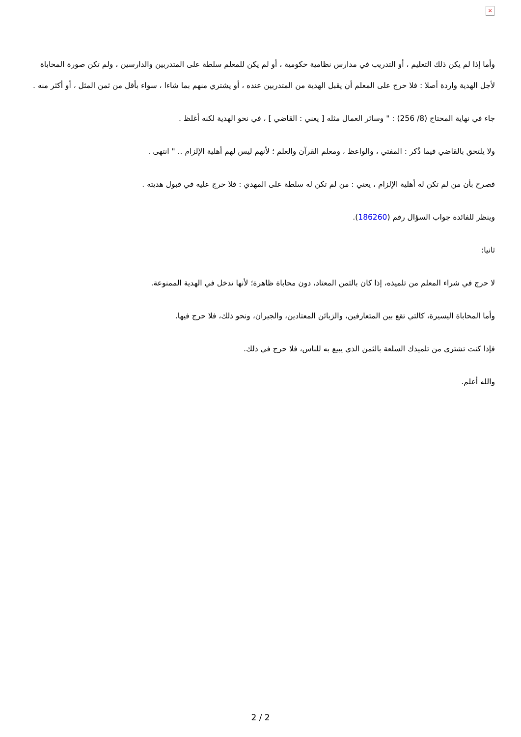×
وأما إذا لم يكن ذلك التعليم ، أو التدريب في مدارس نظامية حكومية ، أو لم يكن للمعلم سلطة على المتدربين والدارسين ، ولم تكن صورة المحاباة لأجل الهدية واردة أصلا : فلا حرج على المعلم أن يقبل الهدية من المتدربين عنده ، أو يشتري منهم بما شاءا ، سواء بأقل من ثمن المثل ، أو أكثر منه .
جاء في نهاية المحتاج (8/ 256) : " وسائر العمال مثله [ يعني : القاضي ] ، في نحو الهدية لكنه أغلظ .
ولا يلتحق بالقاضي فيما ذُكر : المفتي ، والواعظ ، ومعلم القرآن والعلم ؛ لأنهم ليس لهم أهلية الإلزام .. " انتهى .
فصرح بأن من لم تكن له أهلية الإلزام ، يعني : من لم تكن له سلطة على المهدي : فلا حرج عليه في قبول هديته .
وينظر للفائدة جواب السؤال رقم (186260).
ثانيا:
لا حرج في شراء المعلم من تلميذه، إذا كان بالثمن المعتاد، دون محاباة ظاهرة؛ لأنها تدخل في الهدية الممنوعة.
وأما المحاباة اليسيرة، كالتي تقع بين المتعارفين، والزبائن المعتادين، والجيران، ونحو ذلك، فلا حرج فيها.
فإذا كنت تشتري من تلميذك السلعة بالثمن الذي يبيع به للناس، فلا حرج في ذلك.
والله أعلم.
2 / 2